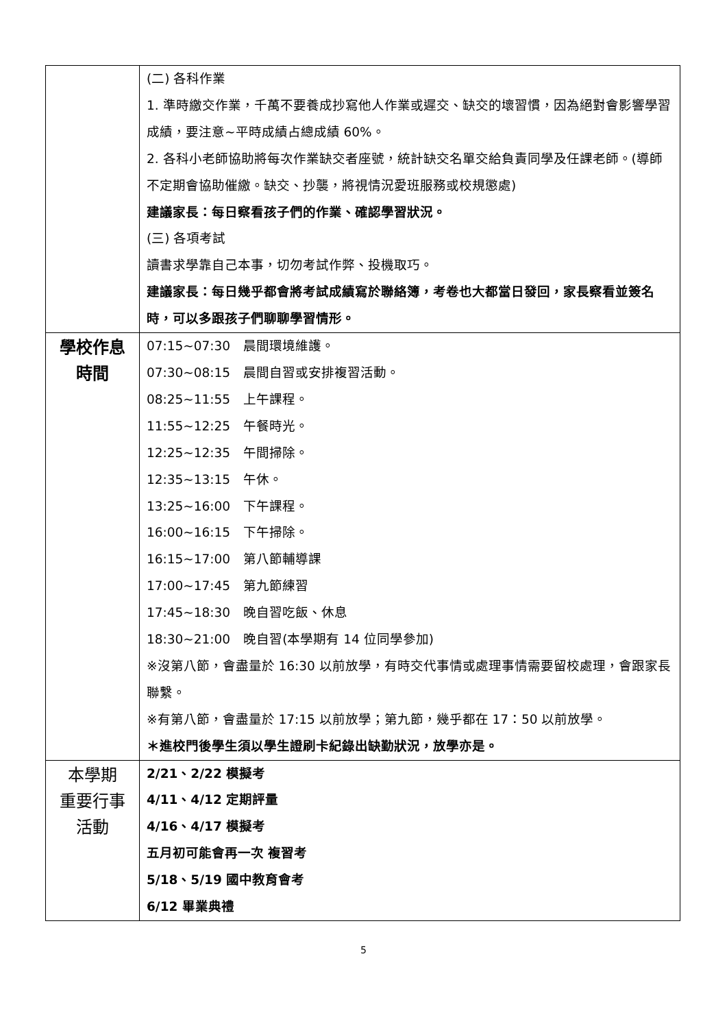| | (二) 各科作業 1. 準時繳交作業，千萬不要養成抄寫他人作業或遲交、缺交的壞習慣，因為絕對會影響學習成績，要注意~平時成績占總成績 60%。 2. 各科小老師協助將每次作業缺交者座號，統計缺交名單交給負責同學及任課老師。(導師不定期會協助催繳。缺交、抄襲，將視情況愛班服務或校規懲處) 建議家長：每日察看孩子們的作業、確認學習狀況。 (三) 各項考試 讀書求學靠自己本事，切勿考試作弊、投機取巧。 建議家長：每日幾乎都會將考試成績寫於聯絡簿，考卷也大都當日發回，家長察看並簽名時，可以多跟孩子們聊聊學習情形。 |
| 學校作息 時間 | 07:15~07:30 晨間環境維護。 07:30~08:15 晨間自習或安排複習活動。 08:25~11:55 上午課程。 11:55~12:25 午餐時光。 12:25~12:35 午間掃除。 12:35~13:15 午休。 13:25~16:00 下午課程。 16:00~16:15 下午掃除。 16:15~17:00 第八節輔導課 17:00~17:45 第九節練習 17:45~18:30 晚自習吃飯、休息 18:30~21:00 晚自習(本學期有 14 位同學參加) ※沒第八節，會盡量於 16:30 以前放學，有時交代事情或處理事情需要留校處理，會跟家長聯繫。 ※有第八節，會盡量於 17:15 以前放學；第九節，幾乎都在 17：50 以前放學。 ＊進校門後學生須以學生證刷卡紀錄出缺勤狀況，放學亦是。 |
| 本學期 重要行事 活動 | 2/21、2/22 模擬考 4/11、4/12 定期評量 4/16、4/17 模擬考 五月初可能會再一次 複習考 5/18、5/19 國中教育會考 6/12 畢業典禮 |
5